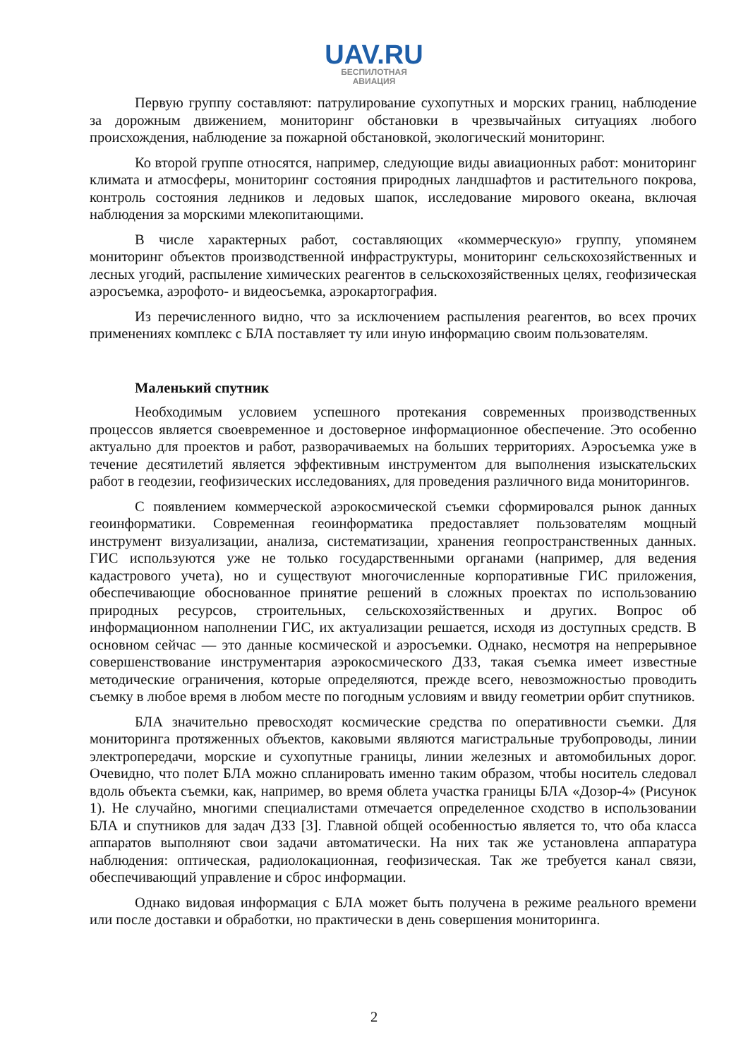UAV.RU
БЕСПИЛОТНАЯ
АВИАЦИЯ
Первую группу составляют: патрулирование сухопутных и морских границ, наблюдение за дорожным движением, мониторинг обстановки в чрезвычайных ситуациях любого происхождения, наблюдение за пожарной обстановкой, экологический мониторинг.
Ко второй группе относятся, например, следующие виды авиационных работ: мониторинг климата и атмосферы, мониторинг состояния природных ландшафтов и растительного покрова, контроль состояния ледников и ледовых шапок, исследование мирового океана, включая наблюдения за морскими млекопитающими.
В числе характерных работ, составляющих «коммерческую» группу, упомянем мониторинг объектов производственной инфраструктуры, мониторинг сельскохозяйственных и лесных угодий, распыление химических реагентов в сельскохозяйственных целях, геофизическая аэросъемка, аэрофото- и видеосъемка, аэрокартография.
Из перечисленного видно, что за исключением распыления реагентов, во всех прочих применениях комплекс с БЛА поставляет ту или иную информацию своим пользователям.
Маленький спутник
Необходимым условием успешного протекания современных производственных процессов является своевременное и достоверное информационное обеспечение. Это особенно актуально для проектов и работ, разворачиваемых на больших территориях. Аэросъемка уже в течение десятилетий является эффективным инструментом для выполнения изыскательских работ в геодезии, геофизических исследованиях, для проведения различного вида мониторингов.
С появлением коммерческой аэрокосмической съемки сформировался рынок данных геоинформатики. Современная геоинформатика предоставляет пользователям мощный инструмент визуализации, анализа, систематизации, хранения геопространственных данных. ГИС используются уже не только государственными органами (например, для ведения кадастрового учета), но и существуют многочисленные корпоративные ГИС приложения, обеспечивающие обоснованное принятие решений в сложных проектах по использованию природных ресурсов, строительных, сельскохозяйственных и других. Вопрос об информационном наполнении ГИС, их актуализации решается, исходя из доступных средств. В основном сейчас — это данные космической и аэросъемки. Однако, несмотря на непрерывное совершенствование инструментария аэрокосмического ДЗЗ, такая съемка имеет известные методические ограничения, которые определяются, прежде всего, невозможностью проводить съемку в любое время в любом месте по погодным условиям и ввиду геометрии орбит спутников.
БЛА значительно превосходят космические средства по оперативности съемки. Для мониторинга протяженных объектов, каковыми являются магистральные трубопроводы, линии электропередачи, морские и сухопутные границы, линии железных и автомобильных дорог. Очевидно, что полет БЛА можно спланировать именно таким образом, чтобы носитель следовал вдоль объекта съемки, как, например, во время облета участка границы БЛА «Дозор-4» (Рисунок 1). Не случайно, многими специалистами отмечается определенное сходство в использовании БЛА и спутников для задач ДЗЗ [3]. Главной общей особенностью является то, что оба класса аппаратов выполняют свои задачи автоматически. На них так же установлена аппаратура наблюдения: оптическая, радиолокационная, геофизическая. Так же требуется канал связи, обеспечивающий управление и сброс информации.
Однако видовая информация с БЛА может быть получена в режиме реального времени или после доставки и обработки, но практически в день совершения мониторинга.
2